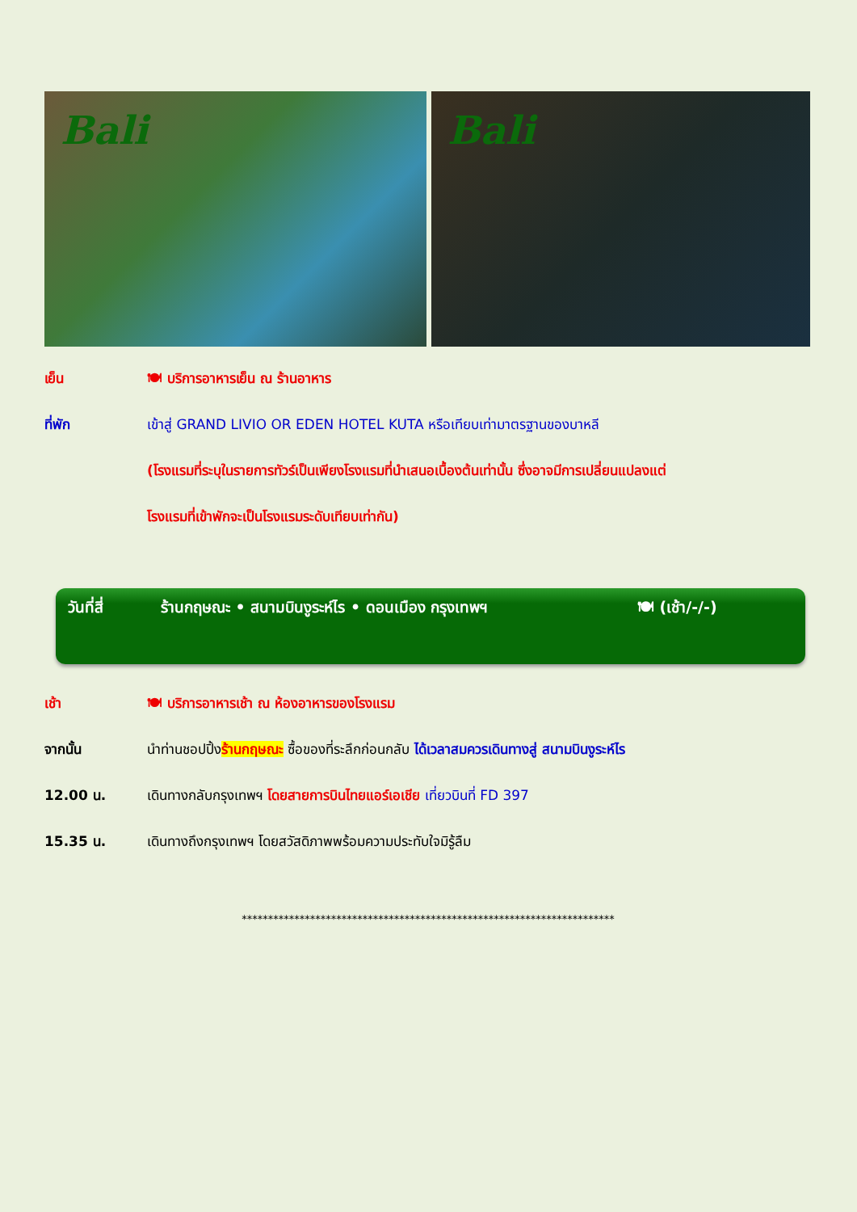Bali Bali
เย็น 🍽 บริการอาหารเย็น ณ ร้านอาหาร
ที่พัก เข้าสู่ GRAND LIVIO OR EDEN HOTEL KUTA หรือเทียบเท่ามาตรฐานของบาหลี
(โรงแรมที่ระบุในรายการทัวร์เป็นเพียงโรงแรมที่นำเสนอเบื้องต้นเท่านั้น ซึ่งอาจมีการเปลี่ยนแปลงแต่
โรงแรมที่เข้าพักจะเป็นโรงแรมระดับเทียบเท่ากัน)
วันที่สี่ ร้านกฤษณะ • สนามบินงูระห์ไร • ดอนเมือง กรุงเทพฯ 🍽 (เช้า/-/-)
เช้า 🍽 บริการอาหารเช้า ณ ห้องอาหารของโรงแรม
จากนั้น นำท่านชอปปิ้งร้านกฤษณะ ซื้อของที่ระลึกก่อนกลับ ได้เวลาสมควรเดินทางสู่ สนามบินงูระห์ไร
12.00 น. เดินทางกลับกรุงเทพฯ โดยสายการบินไทยแอร์เอเชีย เที่ยวบินที่ FD 397
15.35 น. เดินทางถึงกรุงเทพฯ โดยสวัสดิภาพพร้อมความประทับใจมิรู้ลืม
***********************************************************************